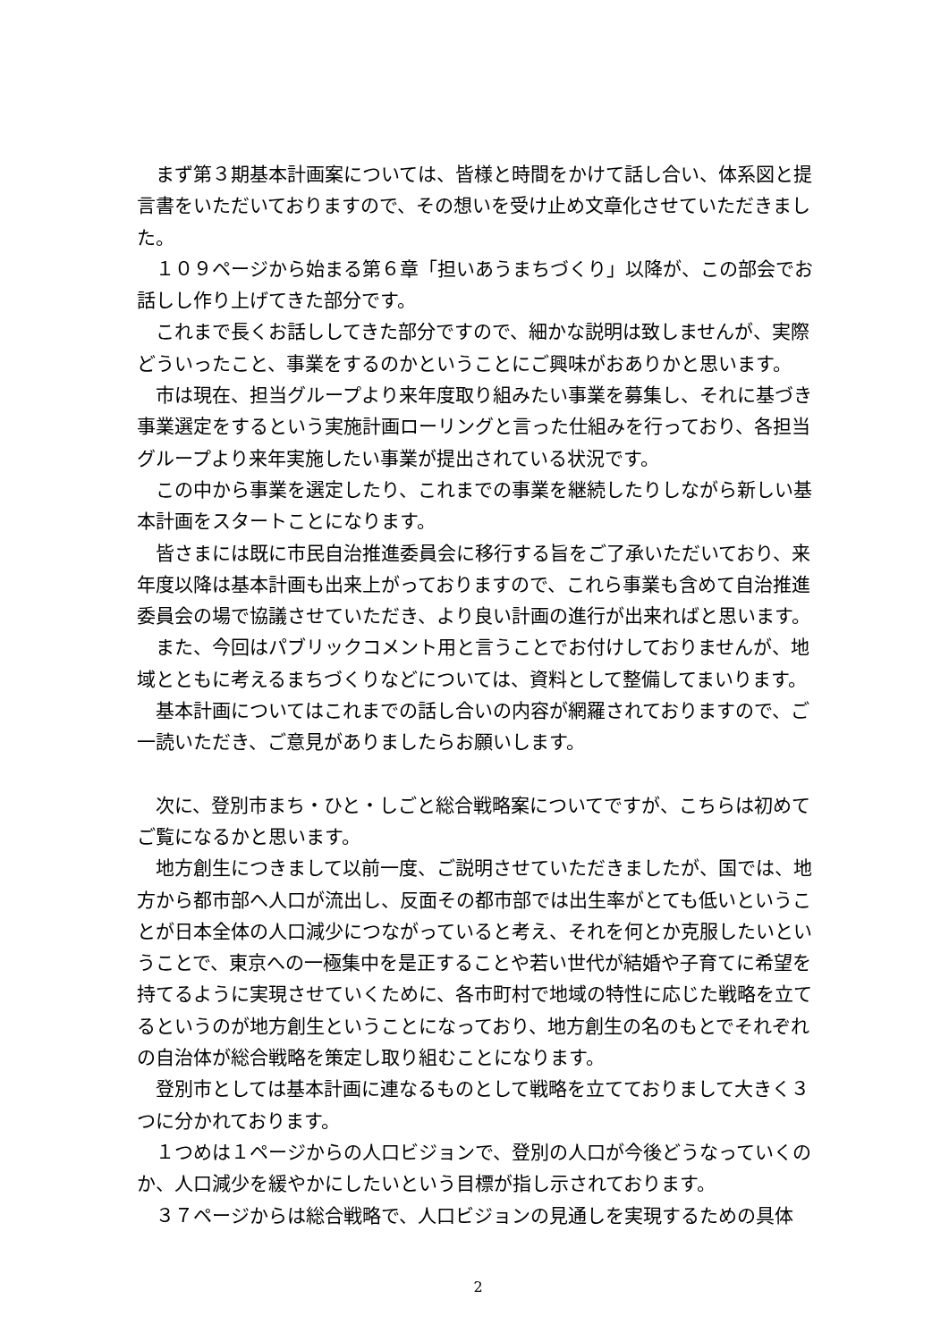まず第３期基本計画案については、皆様と時間をかけて話し合い、体系図と提言書をいただいておりますので、その想いを受け止め文章化させていただきました。
１０９ページから始まる第６章「担いあうまちづくり」以降が、この部会でお話しし作り上げてきた部分です。
これまで長くお話ししてきた部分ですので、細かな説明は致しませんが、実際どういったこと、事業をするのかということにご興味がおありかと思います。
市は現在、担当グループより来年度取り組みたい事業を募集し、それに基づき事業選定をするという実施計画ローリングと言った仕組みを行っており、各担当グループより来年実施したい事業が提出されている状況です。
この中から事業を選定したり、これまでの事業を継続したりしながら新しい基本計画をスタートことになります。
皆さまには既に市民自治推進委員会に移行する旨をご了承いただいており、来年度以降は基本計画も出来上がっておりますので、これら事業も含めて自治推進委員会の場で協議させていただき、より良い計画の進行が出来ればと思います。
また、今回はパブリックコメント用と言うことでお付けしておりませんが、地域とともに考えるまちづくりなどについては、資料として整備してまいります。
基本計画についてはこれまでの話し合いの内容が網羅されておりますので、ご一読いただき、ご意見がありましたらお願いします。
次に、登別市まち・ひと・しごと総合戦略案についてですが、こちらは初めてご覧になるかと思います。
地方創生につきまして以前一度、ご説明させていただきましたが、国では、地方から都市部へ人口が流出し、反面その都市部では出生率がとても低いということが日本全体の人口減少につながっていると考え、それを何とか克服したいということで、東京への一極集中を是正することや若い世代が結婚や子育てに希望を持てるように実現させていくために、各市町村で地域の特性に応じた戦略を立てるというのが地方創生ということになっており、地方創生の名のもとでそれぞれの自治体が総合戦略を策定し取り組むことになります。
登別市としては基本計画に連なるものとして戦略を立てておりまして大きく３つに分かれております。
１つめは１ページからの人口ビジョンで、登別の人口が今後どうなっていくのか、人口減少を緩やかにしたいという目標が指し示されております。
３７ページからは総合戦略で、人口ビジョンの見通しを実現するための具体
2